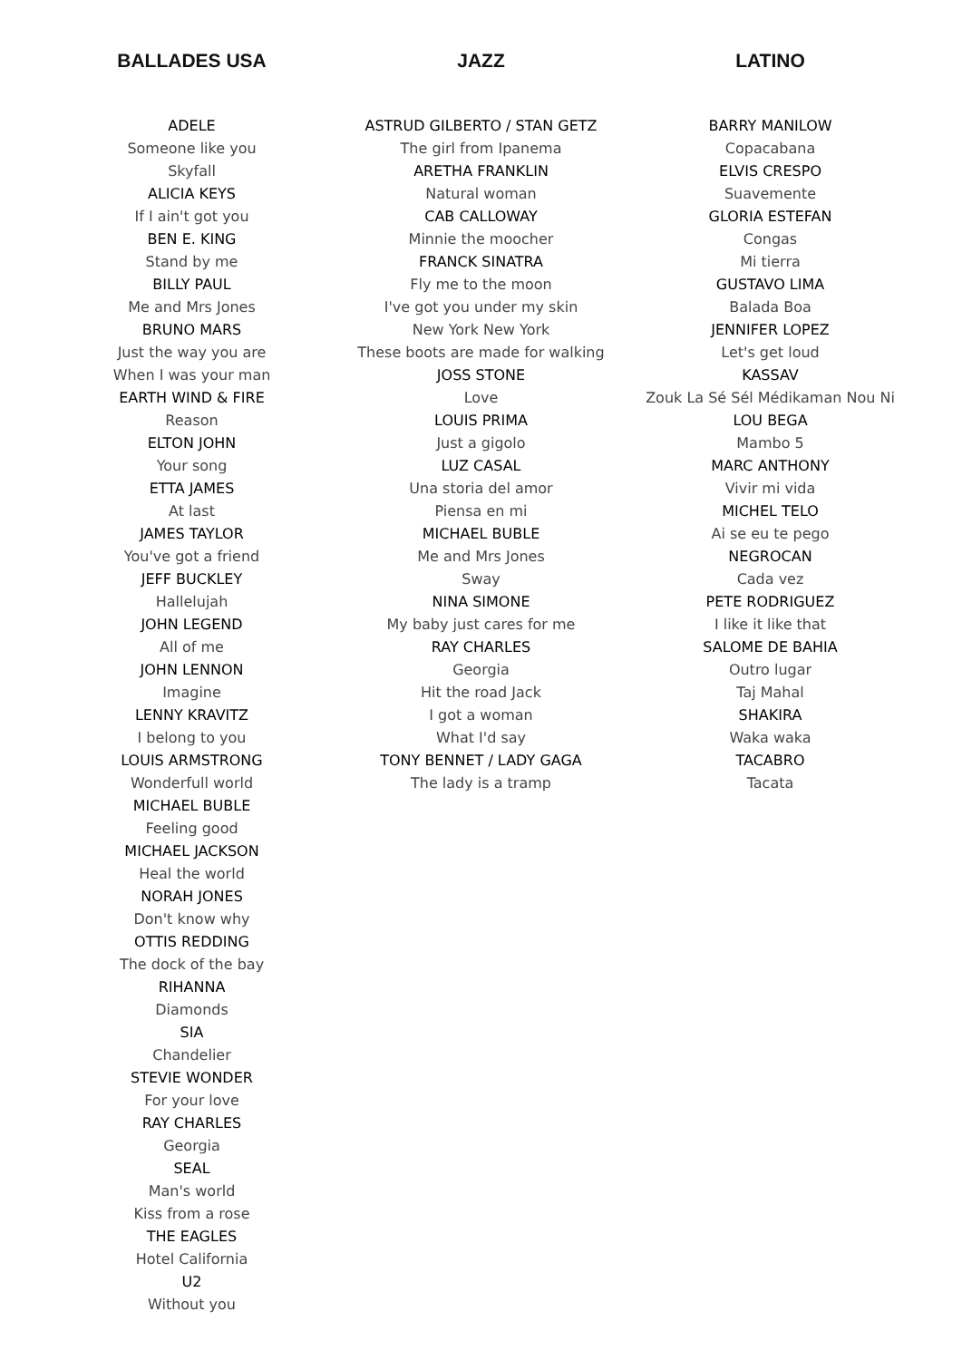BALLADES USA
ADELE
Someone like you
Skyfall
ALICIA KEYS
If I ain't got you
BEN E. KING
Stand by me
BILLY PAUL
Me and Mrs Jones
BRUNO MARS
Just the way you are
When I was your man
EARTH WIND & FIRE
Reason
ELTON JOHN
Your song
ETTA JAMES
At last
JAMES TAYLOR
You've got a friend
JEFF BUCKLEY
Hallelujah
JOHN LEGEND
All of me
JOHN LENNON
Imagine
LENNY KRAVITZ
I belong to you
LOUIS ARMSTRONG
Wonderfull world
MICHAEL BUBLE
Feeling good
MICHAEL JACKSON
Heal the world
NORAH JONES
Don't know why
OTTIS REDDING
The dock of the bay
RIHANNA
Diamonds
SIA
Chandelier
STEVIE WONDER
For your love
RAY CHARLES
Georgia
SEAL
Man's world
Kiss from a rose
THE EAGLES
Hotel California
U2
Without you
JAZZ
ASTRUD GILBERTO / STAN GETZ
The girl from Ipanema
ARETHA FRANKLIN
Natural woman
CAB CALLOWAY
Minnie the moocher
FRANCK SINATRA
Fly me to the moon
I've got you under my skin
New York New York
These boots are made for walking
JOSS STONE
Love
LOUIS PRIMA
Just a gigolo
LUZ CASAL
Una storia del amor
Piensa en mi
MICHAEL BUBLE
Me and Mrs Jones
Sway
NINA SIMONE
My baby just cares for me
RAY CHARLES
Georgia
Hit the road Jack
I got a woman
What I'd say
TONY BENNET / LADY GAGA
The lady is a tramp
LATINO
BARRY MANILOW
Copacabana
ELVIS CRESPO
Suavemente
GLORIA ESTEFAN
Congas
Mi tierra
GUSTAVO LIMA
Balada Boa
JENNIFER LOPEZ
Let's get loud
KASSAV
Zouk La Sé Sél Médikaman Nou Ni
LOU BEGA
Mambo 5
MARC ANTHONY
Vivir mi vida
MICHEL TELO
Ai se eu te pego
NEGROCAN
Cada vez
PETE RODRIGUEZ
I like it like that
SALOME DE BAHIA
Outro lugar
Taj Mahal
SHAKIRA
Waka waka
TACABRO
Tacata